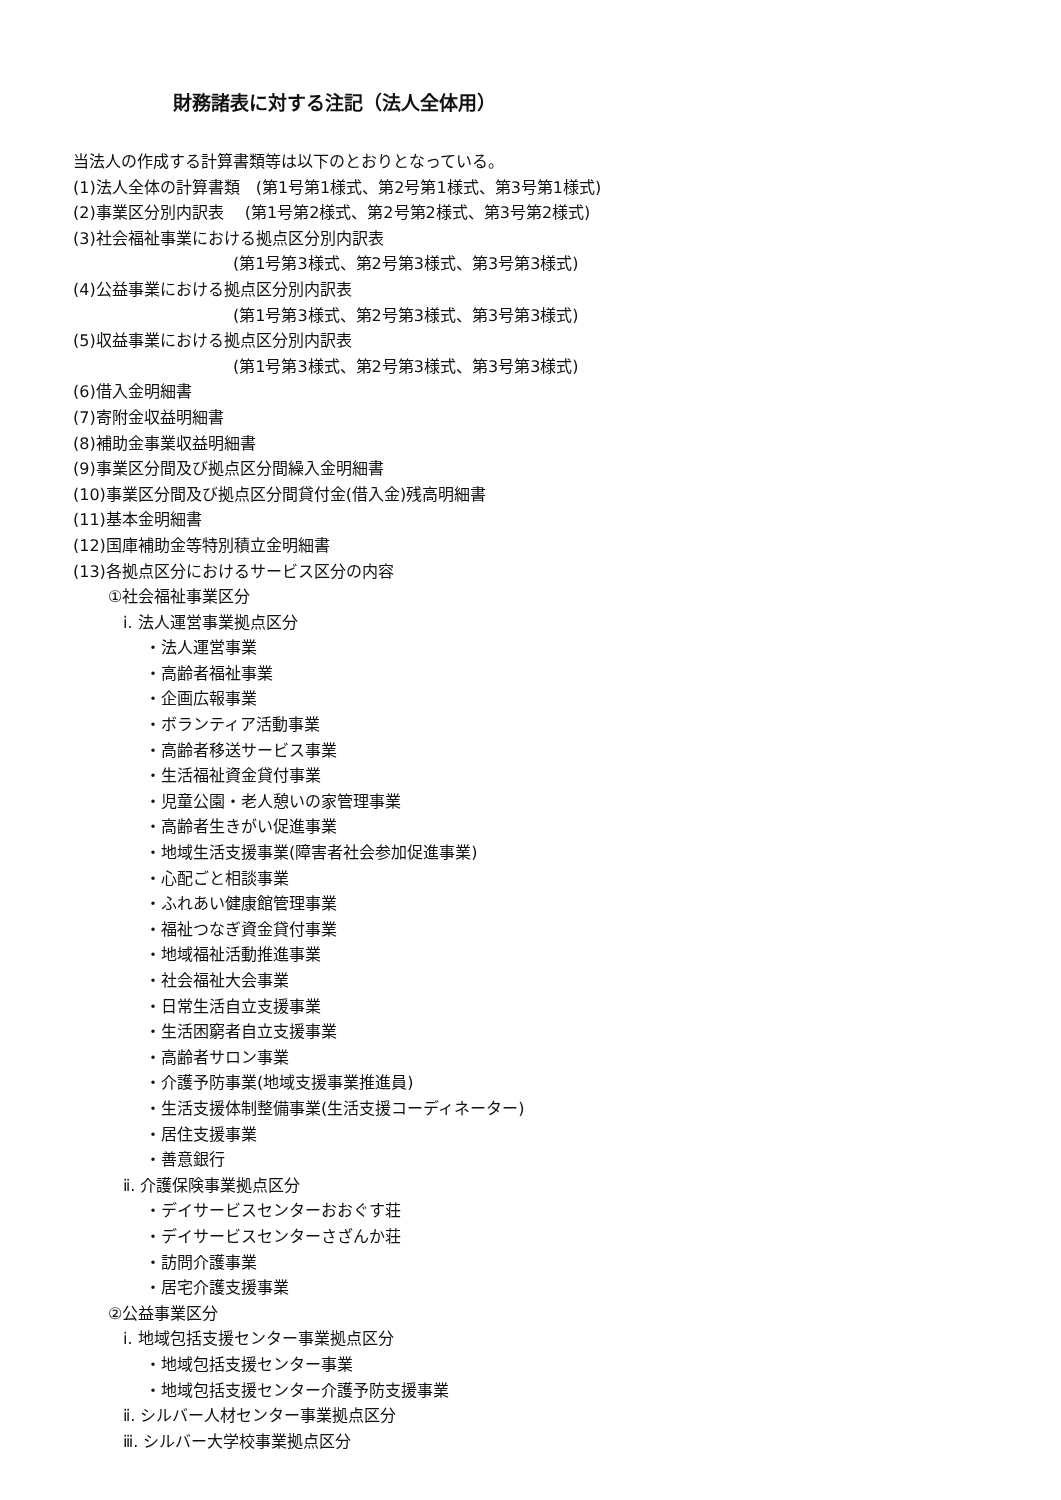財務諸表に対する注記（法人全体用）
当法人の作成する計算書類等は以下のとおりとなっている。
(1)法人全体の計算書類　(第1号第1様式、第2号第1様式、第3号第1様式)
(2)事業区分別内訳表　 (第1号第2様式、第2号第2様式、第3号第2様式)
(3)社会福祉事業における拠点区分別内訳表
(第1号第3様式、第2号第3様式、第3号第3様式)
(4)公益事業における拠点区分別内訳表
(第1号第3様式、第2号第3様式、第3号第3様式)
(5)収益事業における拠点区分別内訳表
(第1号第3様式、第2号第3様式、第3号第3様式)
(6)借入金明細書
(7)寄附金収益明細書
(8)補助金事業収益明細書
(9)事業区分間及び拠点区分間繰入金明細書
(10)事業区分間及び拠点区分間貸付金(借入金)残高明細書
(11)基本金明細書
(12)国庫補助金等特別積立金明細書
(13)各拠点区分におけるサービス区分の内容
①社会福祉事業区分
ⅰ. 法人運営事業拠点区分
・法人運営事業
・高齢者福祉事業
・企画広報事業
・ボランティア活動事業
・高齢者移送サービス事業
・生活福祉資金貸付事業
・児童公園・老人憩いの家管理事業
・高齢者生きがい促進事業
・地域生活支援事業(障害者社会参加促進事業)
・心配ごと相談事業
・ふれあい健康館管理事業
・福祉つなぎ資金貸付事業
・地域福祉活動推進事業
・社会福祉大会事業
・日常生活自立支援事業
・生活困窮者自立支援事業
・高齢者サロン事業
・介護予防事業(地域支援事業推進員)
・生活支援体制整備事業(生活支援コーディネーター)
・居住支援事業
・善意銀行
ⅱ. 介護保険事業拠点区分
・デイサービスセンターおおぐす荘
・デイサービスセンターさざんか荘
・訪問介護事業
・居宅介護支援事業
②公益事業区分
ⅰ. 地域包括支援センター事業拠点区分
・地域包括支援センター事業
・地域包括支援センター介護予防支援事業
ⅱ. シルバー人材センター事業拠点区分
ⅲ. シルバー大学校事業拠点区分